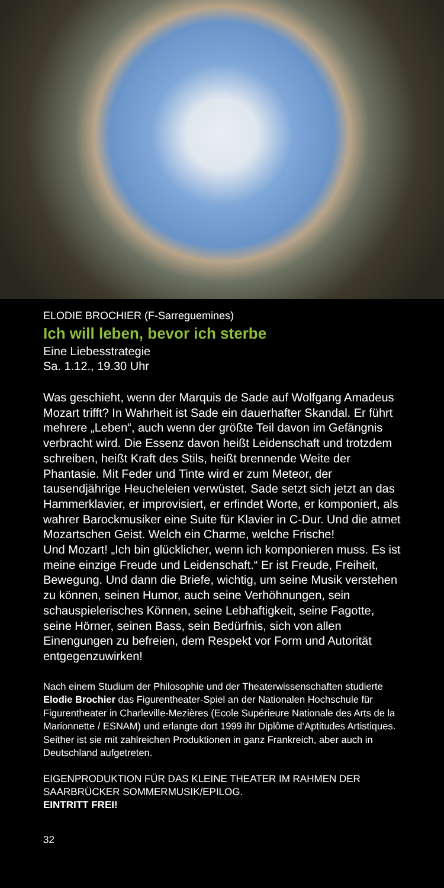ELODIE BROCHIER (F-Sarreguemines)
Ich will leben, bevor ich sterbe
Eine Liebesstrategie
Sa. 1.12., 19.30 Uhr
Was geschieht, wenn der Marquis de Sade auf Wolfgang Amadeus Mozart trifft? In Wahrheit ist Sade ein dauerhafter Skandal. Er führt mehrere „Leben“, auch wenn der größte Teil davon im Gefängnis verbracht wird. Die Essenz davon heißt Leidenschaft und trotzdem schreiben, heißt Kraft des Stils, heißt brennende Weite der Phantasie. Mit Feder und Tinte wird er zum Meteor, der tausendjährige Heucheleien verwüstet. Sade setzt sich jetzt an das Hammerklavier, er improvisiert, er erfindet Worte, er komponiert, als wahrer Barockmusiker eine Suite für Klavier in C-Dur. Und die atmet Mozartschen Geist. Welch ein Charme, welche Frische!
Und Mozart! „Ich bin glücklicher, wenn ich komponieren muss. Es ist meine einzige Freude und Leidenschaft.“ Er ist Freude, Freiheit, Bewegung. Und dann die Briefe, wichtig, um seine Musik verstehen zu können, seinen Humor, auch seine Verhöhnungen, sein schauspielerisches Können, seine Lebhaftigkeit, seine Fagotte, seine Hörner, seinen Bass, sein Bedürfnis, sich von allen Einengungen zu befreien, dem Respekt vor Form und Autorität entgegenzuwirken!
Nach einem Studium der Philosophie und der Theaterwissenschaften studierte Elodie Brochier das Figurentheater-Spiel an der Nationalen Hochschule für Figurentheater in Charleville-Mezières (Ecole Supérieure Nationale des Arts de la Marionnette / ESNAM) und erlangte dort 1999 ihr Diplôme d‘Aptitudes Artistiques. Seither ist sie mit zahlreichen Produktionen in ganz Frankreich, aber auch in Deutschland aufgetreten.
EIGENPRODUKTION FÜR DAS KLEINE THEATER IM RAHMEN DER SAARBRÜCKER SOMMERMUSIK/EPILOG.
EINTRITT FREI!
32